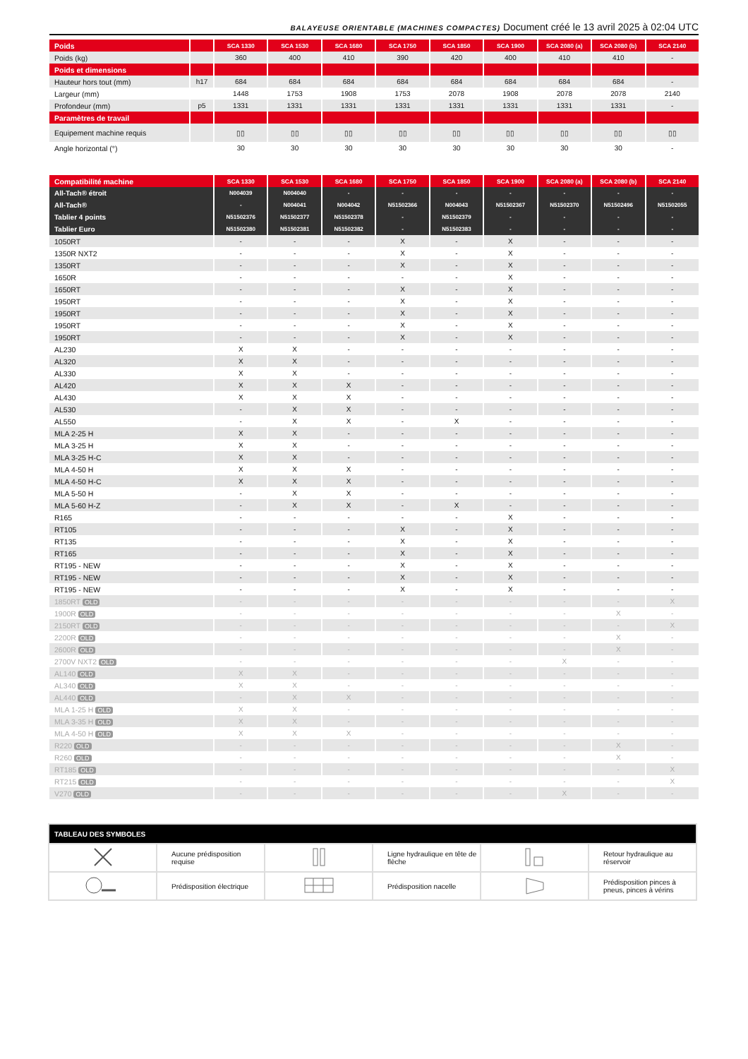BALAYEUSE ORIENTABLE (MACHINES COMPACTES) Document créé le 13 avril 2025 à 02:04 UTC
| Poids | | SCA 1330 | SCA 1530 | SCA 1680 | SCA 1750 | SCA 1850 | SCA 1900 | SCA 2080 (a) | SCA 2080 (b) | SCA 2140 |
| --- | --- | --- | --- | --- | --- | --- | --- | --- | --- | --- |
| Poids (kg) | | 360 | 400 | 410 | 390 | 420 | 400 | 410 | 410 | - |
| Poids et dimensions | | | | | | | | | | |
| Hauteur hors tout (mm) | h17 | 684 | 684 | 684 | 684 | 684 | 684 | 684 | 684 | - |
| Largeur (mm) | | 1448 | 1753 | 1908 | 1753 | 2078 | 1908 | 2078 | 2078 | 2140 |
| Profondeur (mm) | p5 | 1331 | 1331 | 1331 | 1331 | 1331 | 1331 | 1331 | 1331 | - |
| Paramètres de travail | | | | | | | | | | |
| Equipement machine requis | | ▯▯ | ▯▯ | ▯▯ | ▯▯ | ▯▯ | ▯▯ | ▯▯ | ▯▯ | ▯▯ |
| Angle horizontal (°) | | 30 | 30 | 30 | 30 | 30 | 30 | 30 | 30 | - |
| Compatibilité machine | SCA 1330 | SCA 1530 | SCA 1680 | SCA 1750 | SCA 1850 | SCA 1900 | SCA 2080 (a) | SCA 2080 (b) | SCA 2140 |
| --- | --- | --- | --- | --- | --- | --- | --- | --- | --- |
| All-Tach® étroit | N004039 | N004040 | - | - | - | - | - | - | - |
| All-Tach® | - | N004041 | N004042 | N51502366 | N004043 | N51502367 | N51502370 | N51502496 | N51502055 |
| Tablier 4 points | N51502376 | N51502377 | N51502378 | - | N51502379 | - | - | - | - |
| Tablier Euro | N51502380 | N51502381 | N51502382 | - | N51502383 | - | - | - | - |
| 1050RT | - | - | - | X | - | X | - | - | - |
| 1350R NXT2 | - | - | - | X | - | X | - | - | - |
| 1350RT | - | - | - | X | - | X | - | - | - |
| 1650R | - | - | - | - | - | X | - | - | - |
| 1650RT | - | - | - | X | - | X | - | - | - |
| 1950RT | - | - | - | X | - | X | - | - | - |
| 1950RT | - | - | - | X | - | X | - | - | - |
| 1950RT | - | - | - | X | - | X | - | - | - |
| 1950RT | - | - | - | X | - | X | - | - | - |
| AL230 | X | X | - | - | - | - | - | - | - |
| AL320 | X | X | - | - | - | - | - | - | - |
| AL330 | X | X | - | - | - | - | - | - | - |
| AL420 | X | X | X | - | - | - | - | - | - |
| AL430 | X | X | X | - | - | - | - | - | - |
| AL530 | - | X | X | - | - | - | - | - | - |
| AL550 | - | X | X | - | X | - | - | - | - |
| MLA 2-25 H | X | X | - | - | - | - | - | - | - |
| MLA 3-25 H | X | X | - | - | - | - | - | - | - |
| MLA 3-25 H-C | X | X | - | - | - | - | - | - | - |
| MLA 4-50 H | X | X | X | - | - | - | - | - | - |
| MLA 4-50 H-C | X | X | X | - | - | - | - | - | - |
| MLA 5-50 H | - | X | X | - | - | - | - | - | - |
| MLA 5-60 H-Z | - | X | X | - | X | - | - | - | - |
| R165 | - | - | - | - | - | X | - | - | - |
| RT105 | - | - | - | X | - | X | - | - | - |
| RT135 | - | - | - | X | - | X | - | - | - |
| RT165 | - | - | - | X | - | X | - | - | - |
| RT195 - NEW | - | - | - | X | - | X | - | - | - |
| RT195 - NEW | - | - | - | X | - | X | - | - | - |
| RT195 - NEW | - | - | - | X | - | X | - | - | - |
| 1850RT OLD | - | - | - | - | - | - | - | - | X |
| 1900R OLD | - | - | - | - | - | - | - | X | - |
| 2150RT OLD | - | - | - | - | - | - | - | - | X |
| 2200R OLD | - | - | - | - | - | - | - | X | - |
| 2600R OLD | - | - | - | - | - | - | - | X | - |
| 2700V NXT2 OLD | - | - | - | - | - | - | X | - | - |
| AL140 OLD | X | X | - | - | - | - | - | - | - |
| AL340 OLD | X | X | - | - | - | - | - | - | - |
| AL440 OLD | - | X | X | - | - | - | - | - | - |
| MLA 1-25 H OLD | X | X | - | - | - | - | - | - | - |
| MLA 3-35 H OLD | X | X | - | - | - | - | - | - | - |
| MLA 4-50 H OLD | X | X | X | - | - | - | - | - | - |
| R220 OLD | - | - | - | - | - | - | - | X | - |
| R260 OLD | - | - | - | - | - | - | - | X | - |
| RT185 OLD | - | - | - | - | - | - | - | - | X |
| RT215 OLD | - | - | - | - | - | - | - | - | X |
| V270 OLD | - | - | - | - | - | - | X | - | - |
| TABLEAU DES SYMBOLES | | | | | |
| --- | --- | --- | --- | --- | --- |
| | Aucune prédisposition requise | | Ligne hydraulique en tête de flèche | | Retour hydraulique au réservoir |
| | Prédisposition électrique | | Prédisposition nacelle | | Prédisposition pinces à pneus, pinces à vérins |